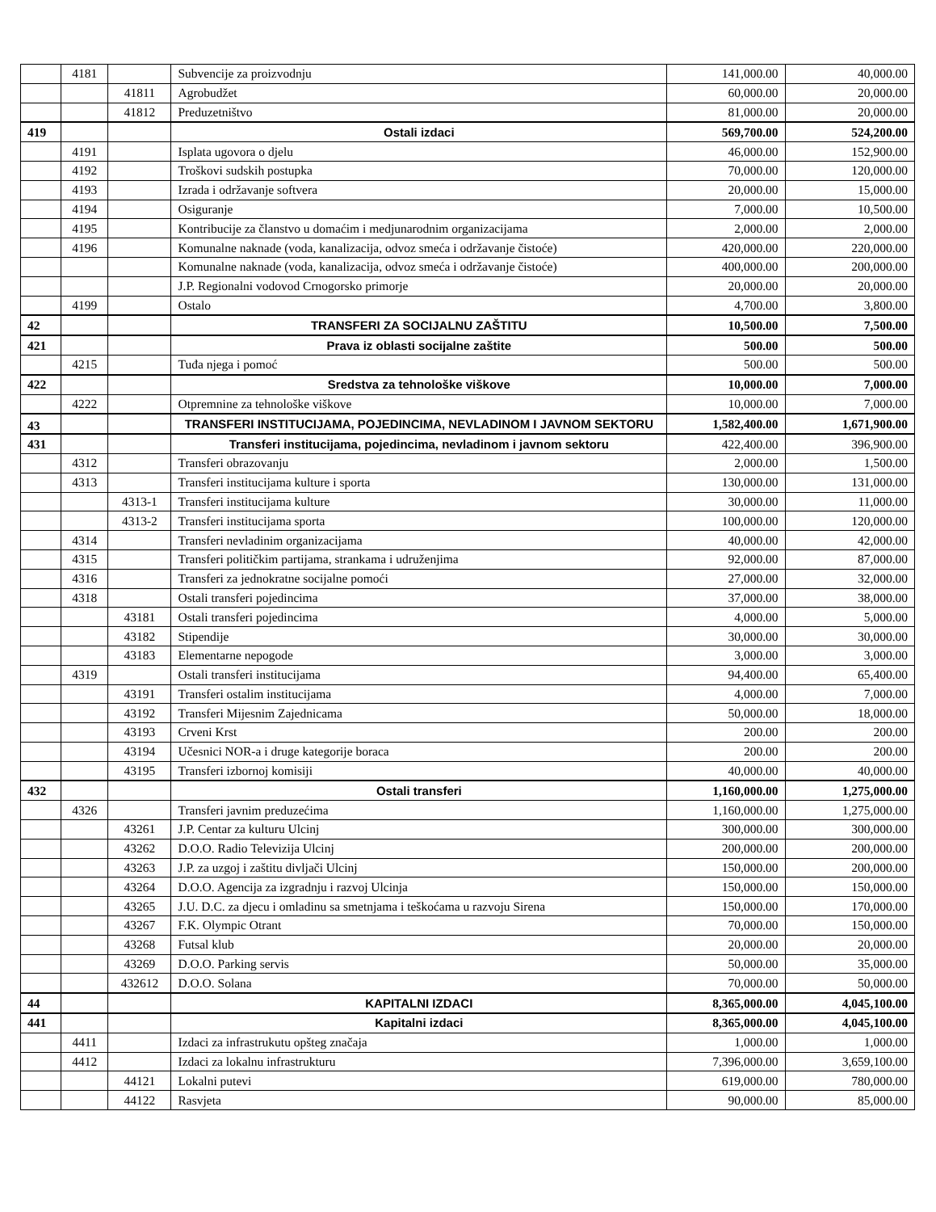| | 4181 | | Subvencije za proizvodnju | 141,000.00 | 40,000.00 |
| | | 41811 | Agrobudžet | 60,000.00 | 20,000.00 |
| | | 41812 | Preduzetništvo | 81,000.00 | 20,000.00 |
| 419 | | | Ostali izdaci | 569,700.00 | 524,200.00 |
| | 4191 | | Isplata ugovora o djelu | 46,000.00 | 152,900.00 |
| | 4192 | | Troškovi sudskih postupka | 70,000.00 | 120,000.00 |
| | 4193 | | Izrada i održavanje softvera | 20,000.00 | 15,000.00 |
| | 4194 | | Osiguranje | 7,000.00 | 10,500.00 |
| | 4195 | | Kontribucije za članstvo u domaćim i medjunarodnim organizacijama | 2,000.00 | 2,000.00 |
| | 4196 | | Komunalne naknade (voda, kanalizacija, odvoz smeća i održavanje čistoće) | 420,000.00 | 220,000.00 |
| | | | Komunalne naknade (voda, kanalizacija, odvoz smeća i održavanje čistoće) | 400,000.00 | 200,000.00 |
| | | | J.P. Regionalni vodovod Crnogorsko primorje | 20,000.00 | 20,000.00 |
| | 4199 | | Ostalo | 4,700.00 | 3,800.00 |
| 42 | | | TRANSFERI ZA SOCIJALNU ZAŠTITU | 10,500.00 | 7,500.00 |
| 421 | | | Prava iz oblasti socijalne zaštite | 500.00 | 500.00 |
| | 4215 | | Tuđa njega i pomoć | 500.00 | 500.00 |
| 422 | | | Sredstva za tehnološke viškove | 10,000.00 | 7,000.00 |
| | 4222 | | Otpremnine za tehnološke viškove | 10,000.00 | 7,000.00 |
| 43 | | | TRANSFERI INSTITUCIJAMA, POJEDINCIMA, NEVLADINOM I JAVNOM SEKTORU | 1,582,400.00 | 1,671,900.00 |
| 431 | | | Transferi institucijama, pojedincima, nevladinom i javnom sektoru | 422,400.00 | 396,900.00 |
| | 4312 | | Transferi obrazovanju | 2,000.00 | 1,500.00 |
| | 4313 | | Transferi institucijama kulture i sporta | 130,000.00 | 131,000.00 |
| | | 4313-1 | Transferi institucijama kulture | 30,000.00 | 11,000.00 |
| | | 4313-2 | Transferi institucijama sporta | 100,000.00 | 120,000.00 |
| | 4314 | | Transferi nevladinim organizacijama | 40,000.00 | 42,000.00 |
| | 4315 | | Transferi političkim partijama, strankama i udruženjima | 92,000.00 | 87,000.00 |
| | 4316 | | Transferi za jednokratne socijalne pomoći | 27,000.00 | 32,000.00 |
| | 4318 | | Ostali transferi pojedincima | 37,000.00 | 38,000.00 |
| | | 43181 | Ostali transferi pojedincima | 4,000.00 | 5,000.00 |
| | | 43182 | Stipendije | 30,000.00 | 30,000.00 |
| | | 43183 | Elementarne nepogode | 3,000.00 | 3,000.00 |
| | 4319 | | Ostali transferi institucijama | 94,400.00 | 65,400.00 |
| | | 43191 | Transferi ostalim institucijama | 4,000.00 | 7,000.00 |
| | | 43192 | Transferi Mijesnim Zajednicama | 50,000.00 | 18,000.00 |
| | | 43193 | Crveni Krst | 200.00 | 200.00 |
| | | 43194 | Učesnici NOR-a i druge kategorije boraca | 200.00 | 200.00 |
| | | 43195 | Transferi izbornoj komisiji | 40,000.00 | 40,000.00 |
| 432 | | | Ostali transferi | 1,160,000.00 | 1,275,000.00 |
| | 4326 | | Transferi javnim preduzećima | 1,160,000.00 | 1,275,000.00 |
| | | 43261 | J.P. Centar za kulturu Ulcinj | 300,000.00 | 300,000.00 |
| | | 43262 | D.O.O. Radio Televizija Ulcinj | 200,000.00 | 200,000.00 |
| | | 43263 | J.P. za uzgoj i zaštitu divljači Ulcinj | 150,000.00 | 200,000.00 |
| | | 43264 | D.O.O. Agencija za izgradnju i razvoj Ulcinja | 150,000.00 | 150,000.00 |
| | | 43265 | J.U. D.C. za djecu i omladinu sa smetnjama i teškoćama u razvoju Sirena | 150,000.00 | 170,000.00 |
| | | 43267 | F.K. Olympic Otrant | 70,000.00 | 150,000.00 |
| | | 43268 | Futsal klub | 20,000.00 | 20,000.00 |
| | | 43269 | D.O.O. Parking servis | 50,000.00 | 35,000.00 |
| | | 432612 | D.O.O. Solana | 70,000.00 | 50,000.00 |
| 44 | | | KAPITALNI IZDACI | 8,365,000.00 | 4,045,100.00 |
| 441 | | | Kapitalni izdaci | 8,365,000.00 | 4,045,100.00 |
| | 4411 | | Izdaci za infrastrukutu opšteg značaja | 1,000.00 | 1,000.00 |
| | 4412 | | Izdaci za lokalnu infrastrukturu | 7,396,000.00 | 3,659,100.00 |
| | | 44121 | Lokalni putevi | 619,000.00 | 780,000.00 |
| | | 44122 | Rasvjeta | 90,000.00 | 85,000.00 |